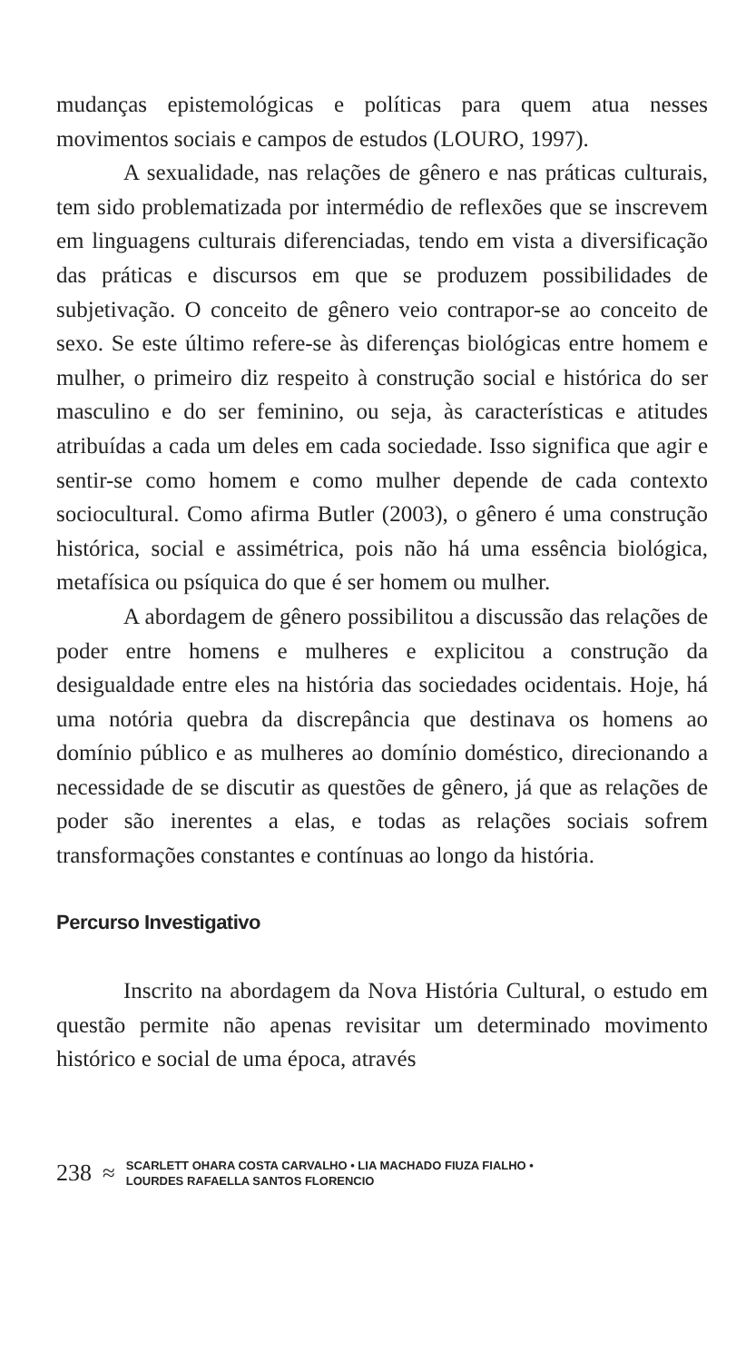mudanças epistemológicas e políticas para quem atua nesses movimentos sociais e campos de estudos (LOURO, 1997).
A sexualidade, nas relações de gênero e nas práticas culturais, tem sido problematizada por intermédio de reflexões que se inscrevem em linguagens culturais diferenciadas, tendo em vista a diversificação das práticas e discursos em que se produzem possibilidades de subjetivação. O conceito de gênero veio contrapor-se ao conceito de sexo. Se este último refere-se às diferenças biológicas entre homem e mulher, o primeiro diz respeito à construção social e histórica do ser masculino e do ser feminino, ou seja, às características e atitudes atribuídas a cada um deles em cada sociedade. Isso significa que agir e sentir-se como homem e como mulher depende de cada contexto sociocultural. Como afirma Butler (2003), o gênero é uma construção histórica, social e assimétrica, pois não há uma essência biológica, metafísica ou psíquica do que é ser homem ou mulher.
A abordagem de gênero possibilitou a discussão das relações de poder entre homens e mulheres e explicitou a construção da desigualdade entre eles na história das sociedades ocidentais. Hoje, há uma notória quebra da discrepância que destinava os homens ao domínio público e as mulheres ao domínio doméstico, direcionando a necessidade de se discutir as questões de gênero, já que as relações de poder são inerentes a elas, e todas as relações sociais sofrem transformações constantes e contínuas ao longo da história.
Percurso Investigativo
Inscrito na abordagem da Nova História Cultural, o estudo em questão permite não apenas revisitar um determinado movimento histórico e social de uma época, através
238 ≈
SCARLETT OHARA COSTA CARVALHO • LIA MACHADO FIUZA FIALHO •
LOURDES RAFAELLA SANTOS FLORENCIO